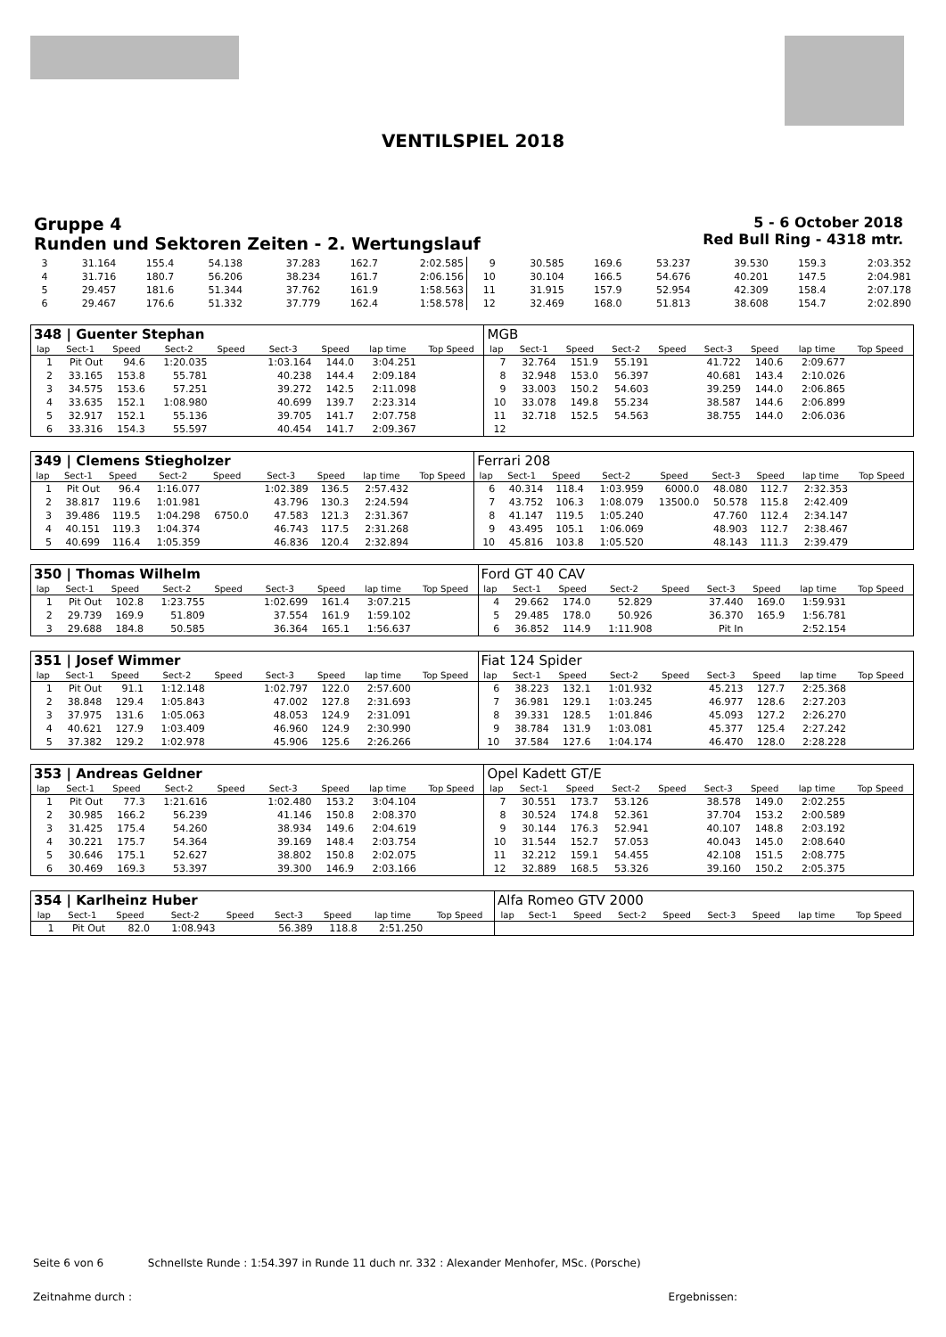VENTILSPIEL 2018
Gruppe 4
Runden und Sektoren Zeiten - 2. Wertungslauf
5 - 6 October 2018
Red Bull Ring - 4318 mtr.
| 3 | 31.164 | 155.4 | 54.138 | | 37.283 | 162.7 | 2:02.585 | 9 | 30.585 | 169.6 | 53.237 | | 39.530 | 159.3 | 2:03.352 |
| 4 | 31.716 | 180.7 | 56.206 | | 38.234 | 161.7 | 2:06.156 | 10 | 30.104 | 166.5 | 54.676 | | 40.201 | 147.5 | 2:04.981 |
| 5 | 29.457 | 181.6 | 51.344 | | 37.762 | 161.9 | 1:58.563 | 11 | 31.915 | 157.9 | 52.954 | | 42.309 | 158.4 | 2:07.178 |
| 6 | 29.467 | 176.6 | 51.332 | | 37.779 | 162.4 | 1:58.578 | 12 | 32.469 | 168.0 | 51.813 | | 38.608 | 154.7 | 2:02.890 |
| 348 / Guenter Stephan | | | | | | | | | MGB | | | | | | | | |
| lap | Sect-1 | Speed | Sect-2 | Speed | Sect-3 | Speed | lap time | Top Speed | lap | Sect-1 | Speed | Sect-2 | Speed | Sect-3 | Speed | lap time | Top Speed |
| 1 | Pit Out | 94.6 | 1:20.035 | | 1:03.164 | 144.0 | 3:04.251 | | 7 | 32.764 | 151.9 | 55.191 | | 41.722 | 140.6 | 2:09.677 | |
| 2 | 33.165 | 153.8 | 55.781 | | 40.238 | 144.4 | 2:09.184 | | 8 | 32.948 | 153.0 | 56.397 | | 40.681 | 143.4 | 2:10.026 | |
| 3 | 34.575 | 153.6 | 57.251 | | 39.272 | 142.5 | 2:11.098 | | 9 | 33.003 | 150.2 | 54.603 | | 39.259 | 144.0 | 2:06.865 | |
| 4 | 33.635 | 152.1 | 1:08.980 | | 40.699 | 139.7 | 2:23.314 | | 10 | 33.078 | 149.8 | 55.234 | | 38.587 | 144.6 | 2:06.899 | |
| 5 | 32.917 | 152.1 | 55.136 | | 39.705 | 141.7 | 2:07.758 | | 11 | 32.718 | 152.5 | 54.563 | | 38.755 | 144.0 | 2:06.036 | |
| 6 | 33.316 | 154.3 | 55.597 | | 40.454 | 141.7 | 2:09.367 | | 12 | | | | | | | | |
| 349 / Clemens Stiegholzer | | | | | | | | | Ferrari 208 | | | | | | | | |
| lap | Sect-1 | Speed | Sect-2 | Speed | Sect-3 | Speed | lap time | Top Speed | lap | Sect-1 | Speed | Sect-2 | Speed | Sect-3 | Speed | lap time | Top Speed |
| 1 | Pit Out | 96.4 | 1:16.077 | | 1:02.389 | 136.5 | 2:57.432 | | 6 | 40.314 | 118.4 | 1:03.959 | 6000.0 | 48.080 | 112.7 | 2:32.353 | |
| 2 | 38.817 | 119.6 | 1:01.981 | | 43.796 | 130.3 | 2:24.594 | | 7 | 43.752 | 106.3 | 1:08.079 | 13500.0 | 50.578 | 115.8 | 2:42.409 | |
| 3 | 39.486 | 119.5 | 1:04.298 | 6750.0 | 47.583 | 121.3 | 2:31.367 | | 8 | 41.147 | 119.5 | 1:05.240 | | 47.760 | 112.4 | 2:34.147 | |
| 4 | 40.151 | 119.3 | 1:04.374 | | 46.743 | 117.5 | 2:31.268 | | 9 | 43.495 | 105.1 | 1:06.069 | | 48.903 | 112.7 | 2:38.467 | |
| 5 | 40.699 | 116.4 | 1:05.359 | | 46.836 | 120.4 | 2:32.894 | | 10 | 45.816 | 103.8 | 1:05.520 | | 48.143 | 111.3 | 2:39.479 | |
| 350 / Thomas Wilhelm | | | | | | | | | Ford GT 40 CAV | | | | | | | | |
| lap | Sect-1 | Speed | Sect-2 | Speed | Sect-3 | Speed | lap time | Top Speed | lap | Sect-1 | Speed | Sect-2 | Speed | Sect-3 | Speed | lap time | Top Speed |
| 1 | Pit Out | 102.8 | 1:23.755 | | 1:02.699 | 161.4 | 3:07.215 | | 4 | 29.662 | 174.0 | 52.829 | | 37.440 | 169.0 | 1:59.931 | |
| 2 | 29.739 | 169.9 | 51.809 | | 37.554 | 161.9 | 1:59.102 | | 5 | 29.485 | 178.0 | 50.926 | | 36.370 | 165.9 | 1:56.781 | |
| 3 | 29.688 | 184.8 | 50.585 | | 36.364 | 165.1 | 1:56.637 | | 6 | 36.852 | 114.9 | 1:11.908 | | Pit In | | 2:52.154 | |
| 351 / Josef Wimmer | | | | | | | | | Fiat 124 Spider | | | | | | | | |
| lap | Sect-1 | Speed | Sect-2 | Speed | Sect-3 | Speed | lap time | Top Speed | lap | Sect-1 | Speed | Sect-2 | Speed | Sect-3 | Speed | lap time | Top Speed |
| 1 | Pit Out | 91.1 | 1:12.148 | | 1:02.797 | 122.0 | 2:57.600 | | 6 | 38.223 | 132.1 | 1:01.932 | | 45.213 | 127.7 | 2:25.368 | |
| 2 | 38.848 | 129.4 | 1:05.843 | | 47.002 | 127.8 | 2:31.693 | | 7 | 36.981 | 129.1 | 1:03.245 | | 46.977 | 128.6 | 2:27.203 | |
| 3 | 37.975 | 131.6 | 1:05.063 | | 48.053 | 124.9 | 2:31.091 | | 8 | 39.331 | 128.5 | 1:01.846 | | 45.093 | 127.2 | 2:26.270 | |
| 4 | 40.621 | 127.9 | 1:03.409 | | 46.960 | 124.9 | 2:30.990 | | 9 | 38.784 | 131.9 | 1:03.081 | | 45.377 | 125.4 | 2:27.242 | |
| 5 | 37.382 | 129.2 | 1:02.978 | | 45.906 | 125.6 | 2:26.266 | | 10 | 37.584 | 127.6 | 1:04.174 | | 46.470 | 128.0 | 2:28.228 | |
| 353 / Andreas Geldner | | | | | | | | | Opel Kadett GT/E | | | | | | | | |
| lap | Sect-1 | Speed | Sect-2 | Speed | Sect-3 | Speed | lap time | Top Speed | lap | Sect-1 | Speed | Sect-2 | Speed | Sect-3 | Speed | lap time | Top Speed |
| 1 | Pit Out | 77.3 | 1:21.616 | | 1:02.480 | 153.2 | 3:04.104 | | 7 | 30.551 | 173.7 | 53.126 | | 38.578 | 149.0 | 2:02.255 | |
| 2 | 30.985 | 166.2 | 56.239 | | 41.146 | 150.8 | 2:08.370 | | 8 | 30.524 | 174.8 | 52.361 | | 37.704 | 153.2 | 2:00.589 | |
| 3 | 31.425 | 175.4 | 54.260 | | 38.934 | 149.6 | 2:04.619 | | 9 | 30.144 | 176.3 | 52.941 | | 40.107 | 148.8 | 2:03.192 | |
| 4 | 30.221 | 175.7 | 54.364 | | 39.169 | 148.4 | 2:03.754 | | 10 | 31.544 | 152.7 | 57.053 | | 40.043 | 145.0 | 2:08.640 | |
| 5 | 30.646 | 175.1 | 52.627 | | 38.802 | 150.8 | 2:02.075 | | 11 | 32.212 | 159.1 | 54.455 | | 42.108 | 151.5 | 2:08.775 | |
| 6 | 30.469 | 169.3 | 53.397 | | 39.300 | 146.9 | 2:03.166 | | 12 | 32.889 | 168.5 | 53.326 | | 39.160 | 150.2 | 2:05.375 | |
| 354 / Karlheinz Huber | | | | | | | | | Alfa Romeo GTV 2000 | | | | | | | | |
| lap | Sect-1 | Speed | Sect-2 | Speed | Sect-3 | Speed | lap time | Top Speed | lap | Sect-1 | Speed | Sect-2 | Speed | Sect-3 | Speed | lap time | Top Speed |
| 1 | Pit Out | 82.0 | 1:08.943 | | 56.389 | 118.8 | 2:51.250 | | | | | | | | | | |
Seite 6 von 6 Schnellste Runde : 1:54.397 in Runde 11 duch nr. 332 : Alexander Menhofer, MSc. (Porsche)
Zeitnahme durch : Ergebnissen: